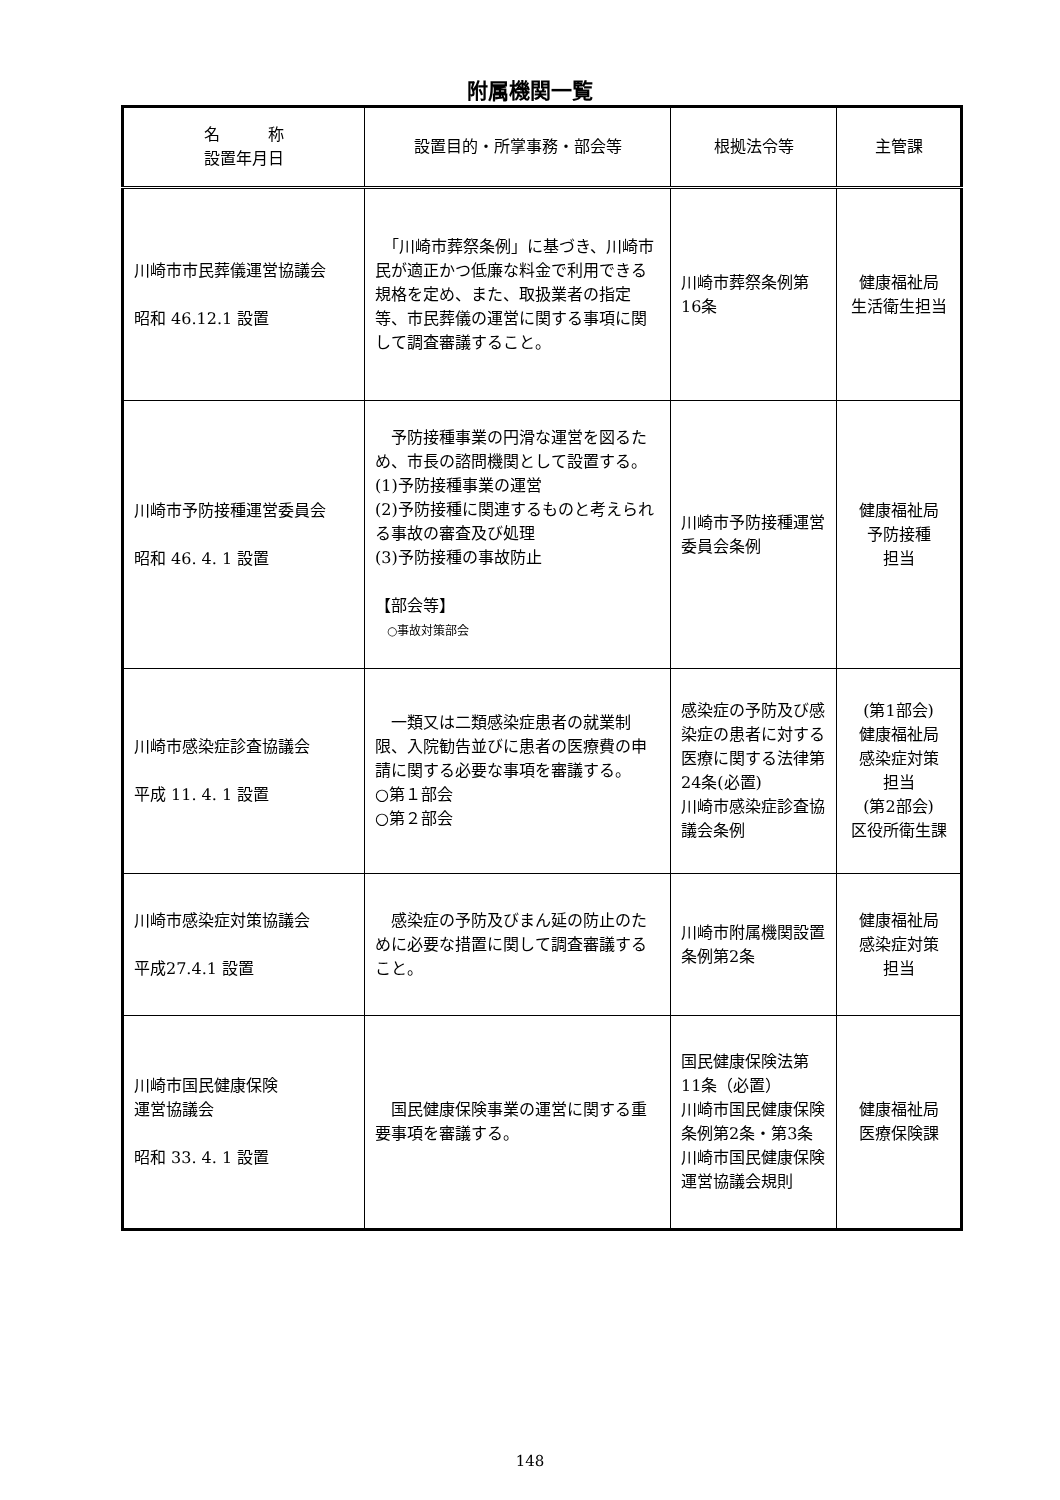附属機関一覧
| 名 称 設置年月日 | 設置目的・所掌事務・部会等 | 根拠法令等 | 主管課 |
| --- | --- | --- | --- |
| 川崎市市民葬儀運営協議会 昭和 46.12.1 設置 | 「川崎市葬祭条例」に基づき、川崎市民が適正かつ低廉な料金で利用できる規格を定め、また、取扱業者の指定等、市民葬儀の運営に関する事項に関して調査審議すること。 | 川崎市葬祭条例第16条 | 健康福祉局 生活衛生担当 |
| 川崎市予防接種運営委員会 昭和 46. 4. 1 設置 | 予防接種事業の円滑な運営を図るため、市長の諮問機関として設置する。 (1)予防接種事業の運営 (2)予防接種に関連するものと考えられる事故の審査及び処理 (3)予防接種の事故防止 【部会等】 ○事故対策部会 | 川崎市予防接種運営委員会条例 | 健康福祉局 予防接種 担当 |
| 川崎市感染症診査協議会 平成 11. 4. 1 設置 | 一類又は二類感染症患者の就業制限、入院勧告並びに患者の医療費の申請に関する必要な事項を審議する。 ○第１部会 ○第２部会 | 感染症の予防及び感染症の患者に対する医療に関する法律第24条(必置) 川崎市感染症診査協議会条例 | (第1部会) 健康福祉局 感染症対策 担当 (第2部会) 区役所衛生課 |
| 川崎市感染症対策協議会 平成27.4.1 設置 | 感染症の予防及びまん延の防止のために必要な措置に関して調査審議すること。 | 川崎市附属機関設置条例第2条 | 健康福祉局 感染症対策 担当 |
| 川崎市国民健康保険 運営協議会 昭和 33. 4. 1 設置 | 国民健康保険事業の運営に関する重要事項を審議する。 | 国民健康保険法第11条（必置） 川崎市国民健康保険条例第2条・第3条 川崎市国民健康保険運営協議会規則 | 健康福祉局 医療保険課 |
148